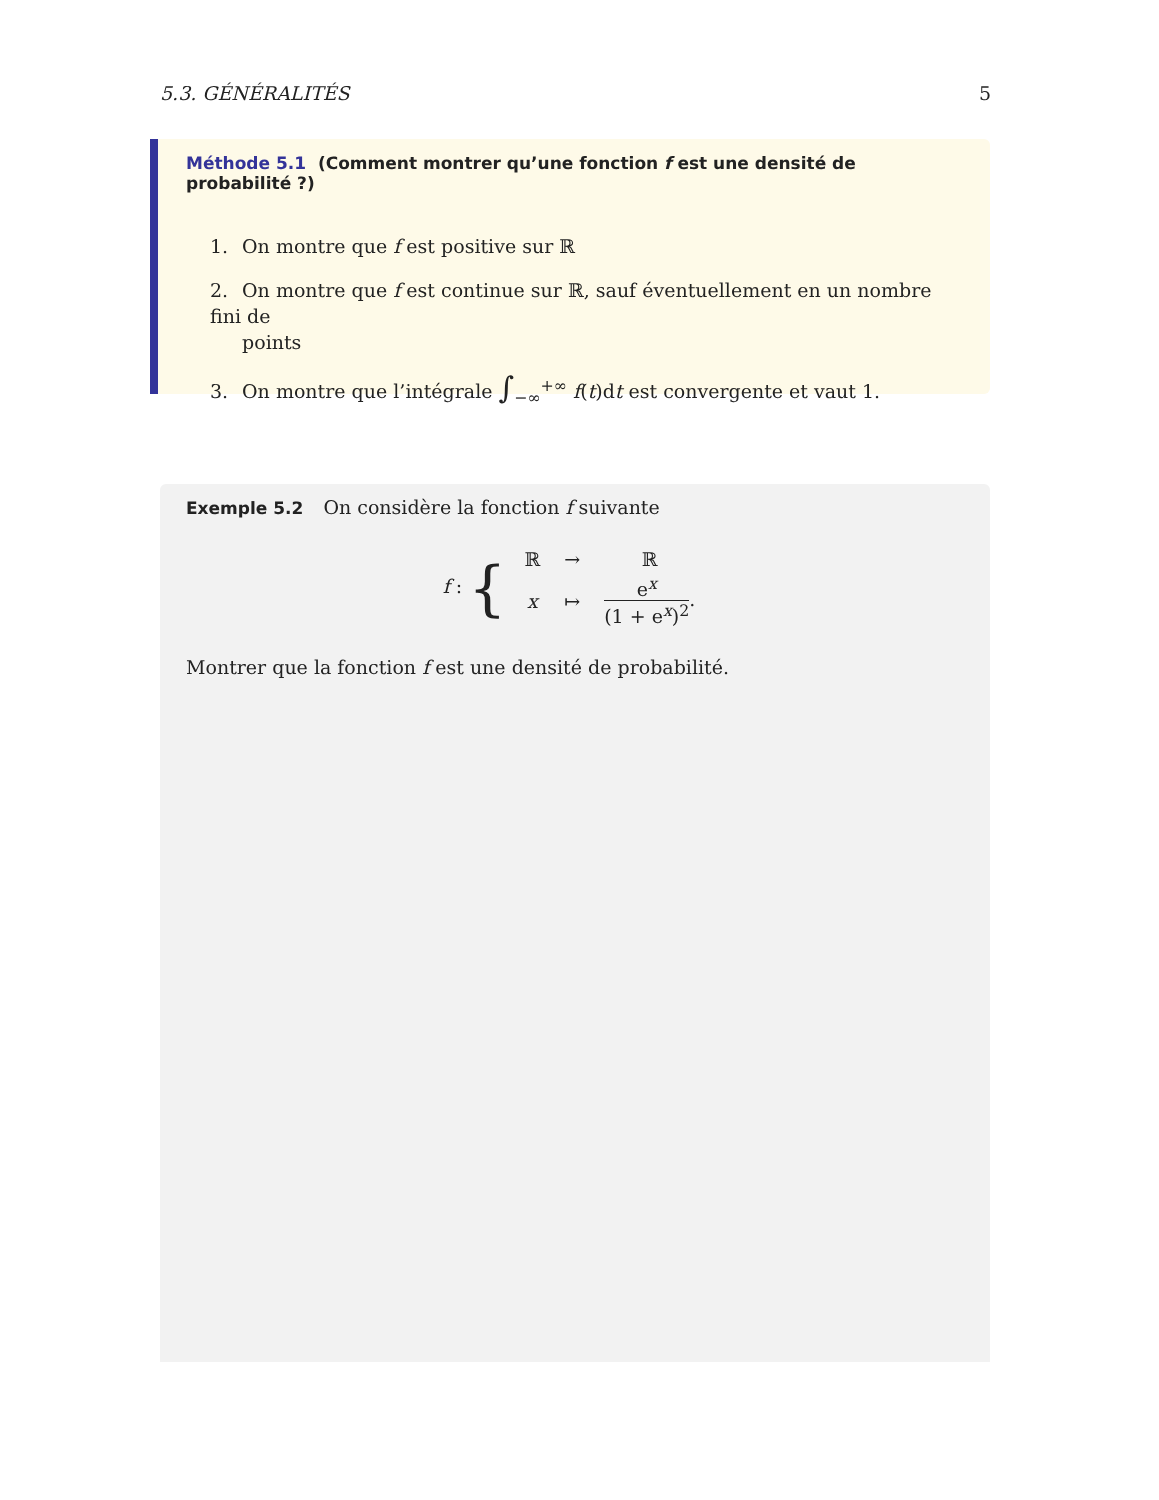5.3. GÉNÉRALITÉS 5
Méthode 5.1 (Comment montrer qu’une fonction f est une densité de probabilité ?)
1. On montre que f est positive sur ℝ
2. On montre que f est continue sur ℝ, sauf éventuellement en un nombre fini de
points
3. On montre que l’intégrale ∫<sub>−∞</sub><sup>+∞</sup> f(t)dt est convergente et vaut 1.
Exemple 5.2 On considère la fonction f suivante
f : {
| ℝ | → | ℝ |
| x | ↦ | e<sup>x</sup> (1 + e<sup>x</sup>)<sup>2</sup> . |
Montrer que la fonction f est une densité de probabilité.